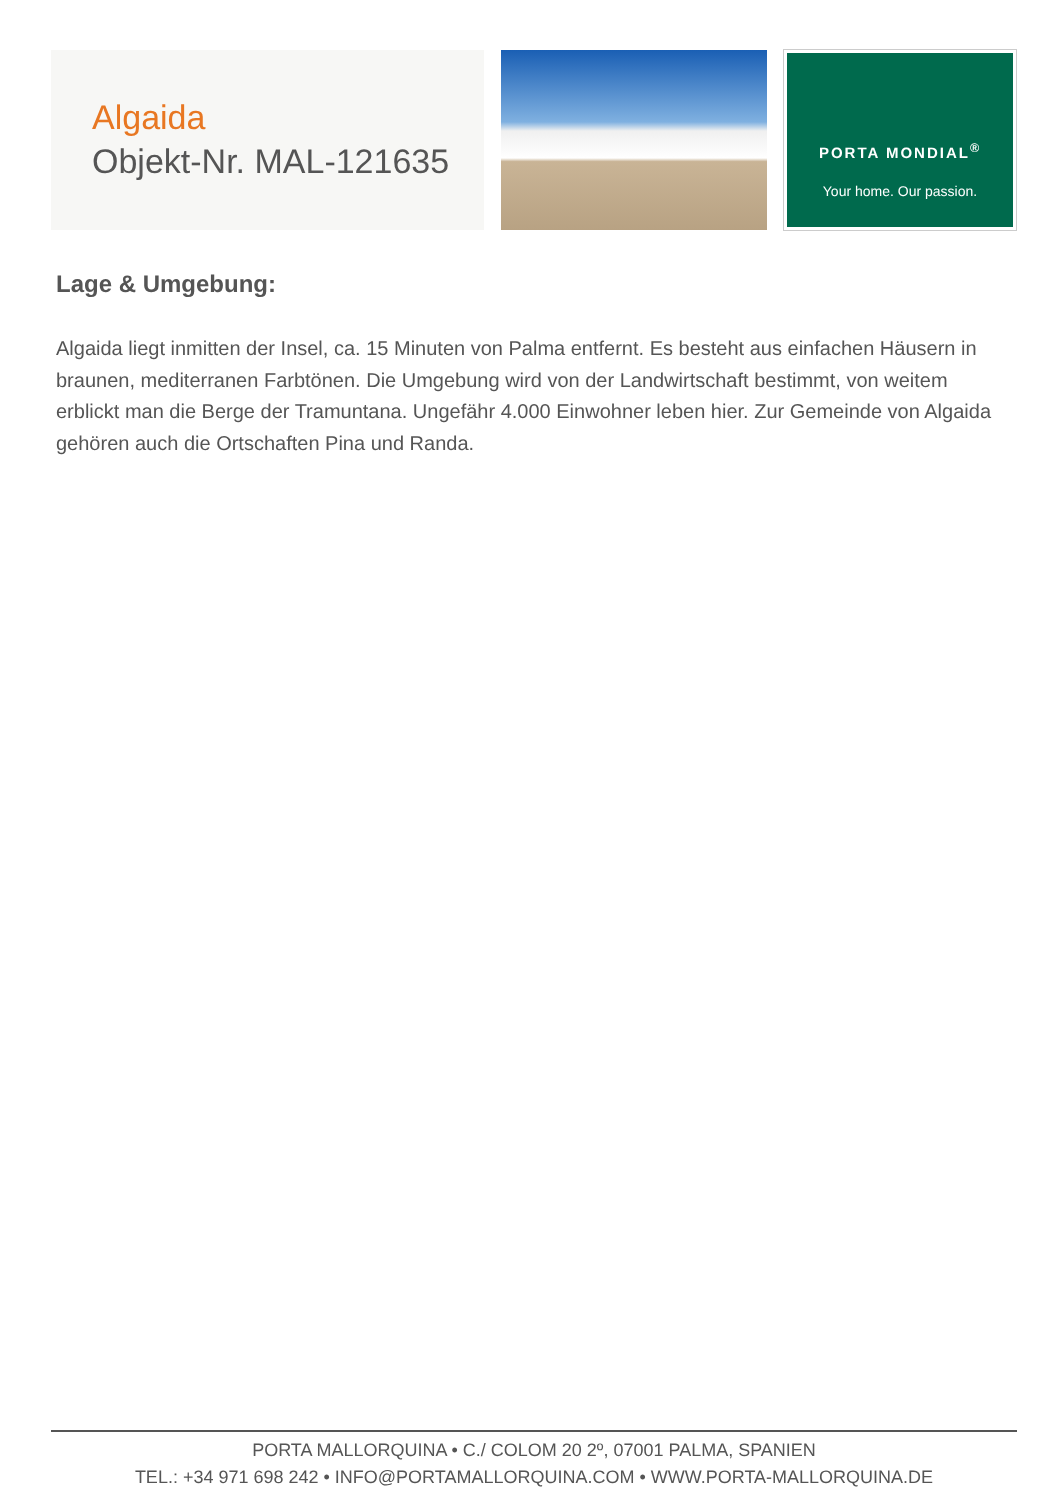Algaida
Objekt-Nr. MAL-121635
PORTA MONDIAL<sup>®</sup>
Your home. Our passion.
Lage & Umgebung:
Algaida liegt inmitten der Insel, ca. 15 Minuten von Palma entfernt. Es besteht aus einfachen Häusern in braunen, mediterranen Farbtönen. Die Umgebung wird von der Landwirtschaft bestimmt, von weitem erblickt man die Berge der Tramuntana. Ungefähr 4.000 Einwohner leben hier. Zur Gemeinde von Algaida gehören auch die Ortschaften Pina und Randa.
PORTA MALLORQUINA • C./ COLOM 20 2º, 07001 PALMA, SPANIEN
TEL.: +34 971 698 242 • INFO@PORTAMALLORQUINA.COM • WWW.PORTA-MALLORQUINA.DE